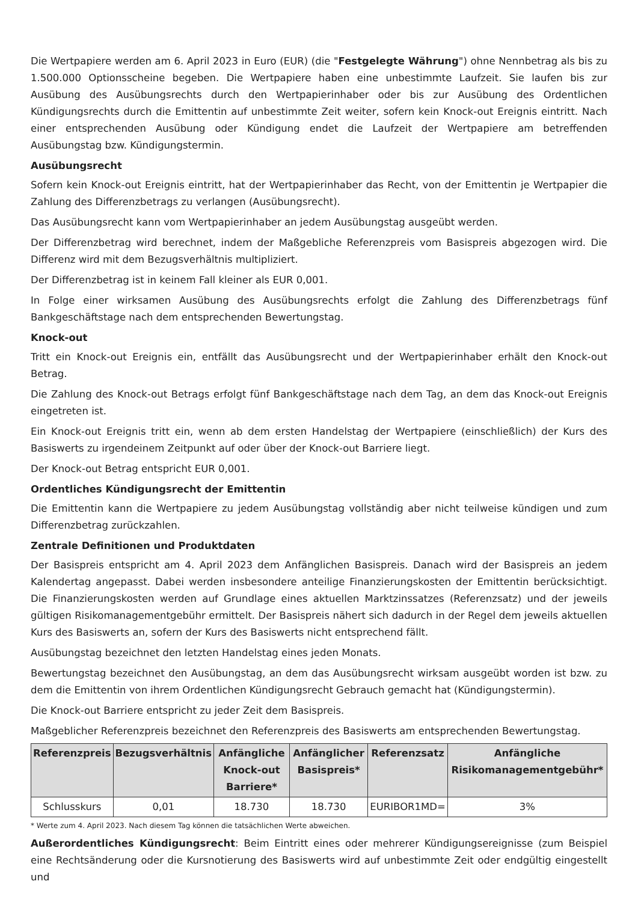Die Wertpapiere werden am 6. April 2023 in Euro (EUR) (die "Festgelegte Währung") ohne Nennbetrag als bis zu 1.500.000 Optionsscheine begeben. Die Wertpapiere haben eine unbestimmte Laufzeit. Sie laufen bis zur Ausübung des Ausübungsrechts durch den Wertpapierinhaber oder bis zur Ausübung des Ordentlichen Kündigungsrechts durch die Emittentin auf unbestimmte Zeit weiter, sofern kein Knock-out Ereignis eintritt. Nach einer entsprechenden Ausübung oder Kündigung endet die Laufzeit der Wertpapiere am betreffenden Ausübungstag bzw. Kündigungstermin.
Ausübungsrecht
Sofern kein Knock-out Ereignis eintritt, hat der Wertpapierinhaber das Recht, von der Emittentin je Wertpapier die Zahlung des Differenzbetrags zu verlangen (Ausübungsrecht).
Das Ausübungsrecht kann vom Wertpapierinhaber an jedem Ausübungstag ausgeübt werden.
Der Differenzbetrag wird berechnet, indem der Maßgebliche Referenzpreis vom Basispreis abgezogen wird. Die Differenz wird mit dem Bezugsverhältnis multipliziert.
Der Differenzbetrag ist in keinem Fall kleiner als EUR 0,001.
In Folge einer wirksamen Ausübung des Ausübungsrechts erfolgt die Zahlung des Differenzbetrags fünf Bankgeschäftstage nach dem entsprechenden Bewertungstag.
Knock-out
Tritt ein Knock-out Ereignis ein, entfällt das Ausübungsrecht und der Wertpapierinhaber erhält den Knock-out Betrag.
Die Zahlung des Knock-out Betrags erfolgt fünf Bankgeschäftstage nach dem Tag, an dem das Knock-out Ereignis eingetreten ist.
Ein Knock-out Ereignis tritt ein, wenn ab dem ersten Handelstag der Wertpapiere (einschließlich) der Kurs des Basiswerts zu irgendeinem Zeitpunkt auf oder über der Knock-out Barriere liegt.
Der Knock-out Betrag entspricht EUR 0,001.
Ordentliches Kündigungsrecht der Emittentin
Die Emittentin kann die Wertpapiere zu jedem Ausübungstag vollständig aber nicht teilweise kündigen und zum Differenzbetrag zurückzahlen.
Zentrale Definitionen und Produktdaten
Der Basispreis entspricht am 4. April 2023 dem Anfänglichen Basispreis. Danach wird der Basispreis an jedem Kalendertag angepasst. Dabei werden insbesondere anteilige Finanzierungskosten der Emittentin berücksichtigt. Die Finanzierungskosten werden auf Grundlage eines aktuellen Marktzinssatzes (Referenzsatz) und der jeweils gültigen Risikomanagementgebühr ermittelt. Der Basispreis nähert sich dadurch in der Regel dem jeweils aktuellen Kurs des Basiswerts an, sofern der Kurs des Basiswerts nicht entsprechend fällt.
Ausübungstag bezeichnet den letzten Handelstag eines jeden Monats.
Bewertungstag bezeichnet den Ausübungstag, an dem das Ausübungsrecht wirksam ausgeübt worden ist bzw. zu dem die Emittentin von ihrem Ordentlichen Kündigungsrecht Gebrauch gemacht hat (Kündigungstermin).
Die Knock-out Barriere entspricht zu jeder Zeit dem Basispreis.
Maßgeblicher Referenzpreis bezeichnet den Referenzpreis des Basiswerts am entsprechenden Bewertungstag.
| Referenzpreis | Bezugsverhältnis | Anfängliche Knock-out Barriere* | Anfänglicher Basispreis* | Referenzsatz | Anfängliche Risikomanagementgebühr* |
| --- | --- | --- | --- | --- | --- |
| Schlusskurs | 0,01 | 18.730 | 18.730 | EURIBOR1MD= | 3% |
* Werte zum 4. April 2023. Nach diesem Tag können die tatsächlichen Werte abweichen.
Außerordentliches Kündigungsrecht: Beim Eintritt eines oder mehrerer Kündigungsereignisse (zum Beispiel eine Rechtsänderung oder die Kursnotierung des Basiswerts wird auf unbestimmte Zeit oder endgültig eingestellt und